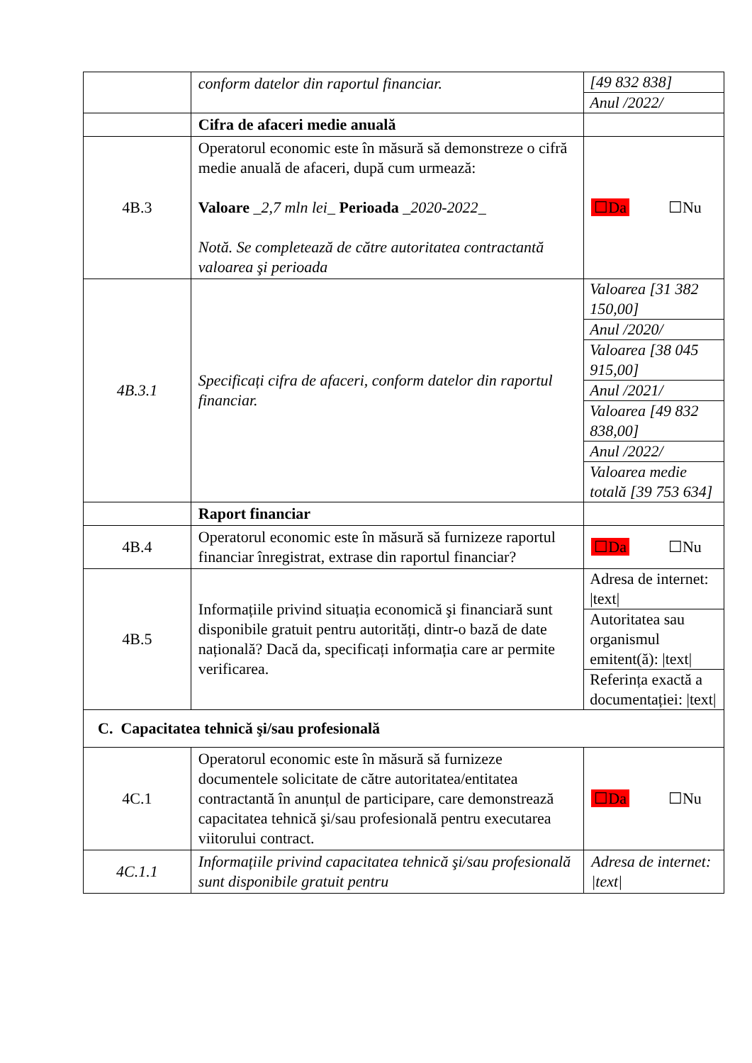| | conform datelor din raportul financiar. | [49 832 838] Anul /2022/ |
| | Cifra de afaceri medie anuală | |
| 4B.3 | Operatorul economic este în măsură să demonstreze o cifră medie anuală de afaceri, după cum urmează: Valoare _ 2,7 mln lei _ Perioada _ 2020-2022 _ Notă. Se completează de către autoritatea contractantă valoarea şi perioada | ☐Da ☐Nu |
| 4B.3.1 | Specificați cifra de afaceri, conform datelor din raportul financiar. | Valoarea [31 382 150,00] Anul /2020/ Valoarea [38 045 915,00] Anul /2021/ Valoarea [49 832 838,00] Anul /2022/ Valoarea medie totală [39 753 634] |
| | Raport financiar | |
| 4B.4 | Operatorul economic este în măsură să furnizeze raportul financiar înregistrat, extrase din raportul financiar? | ☐Da ☐Nu |
| 4B.5 | Informațiile privind situația economică şi financiară sunt disponibile gratuit pentru autorități, dintr-o bază de date națională? Dacă da, specificați informația care ar permite verificarea. | Adresa de internet: /text/ Autoritatea sau organismul emitent(ă): /text/ Referința exactă a documentației: /text/ |
| C. Capacitatea tehnică şi/sau profesională | | |
| 4C.1 | Operatorul economic este în măsură să furnizeze documentele solicitate de către autoritatea/entitatea contractantă în anunțul de participare, care demonstrează capacitatea tehnică şi/sau profesională pentru executarea viitorului contract. | ☐Da ☐Nu |
| 4C.1.1 | Informațiile privind capacitatea tehnică şi/sau profesională sunt disponibile gratuit pentru | Adresa de internet: /text/ |